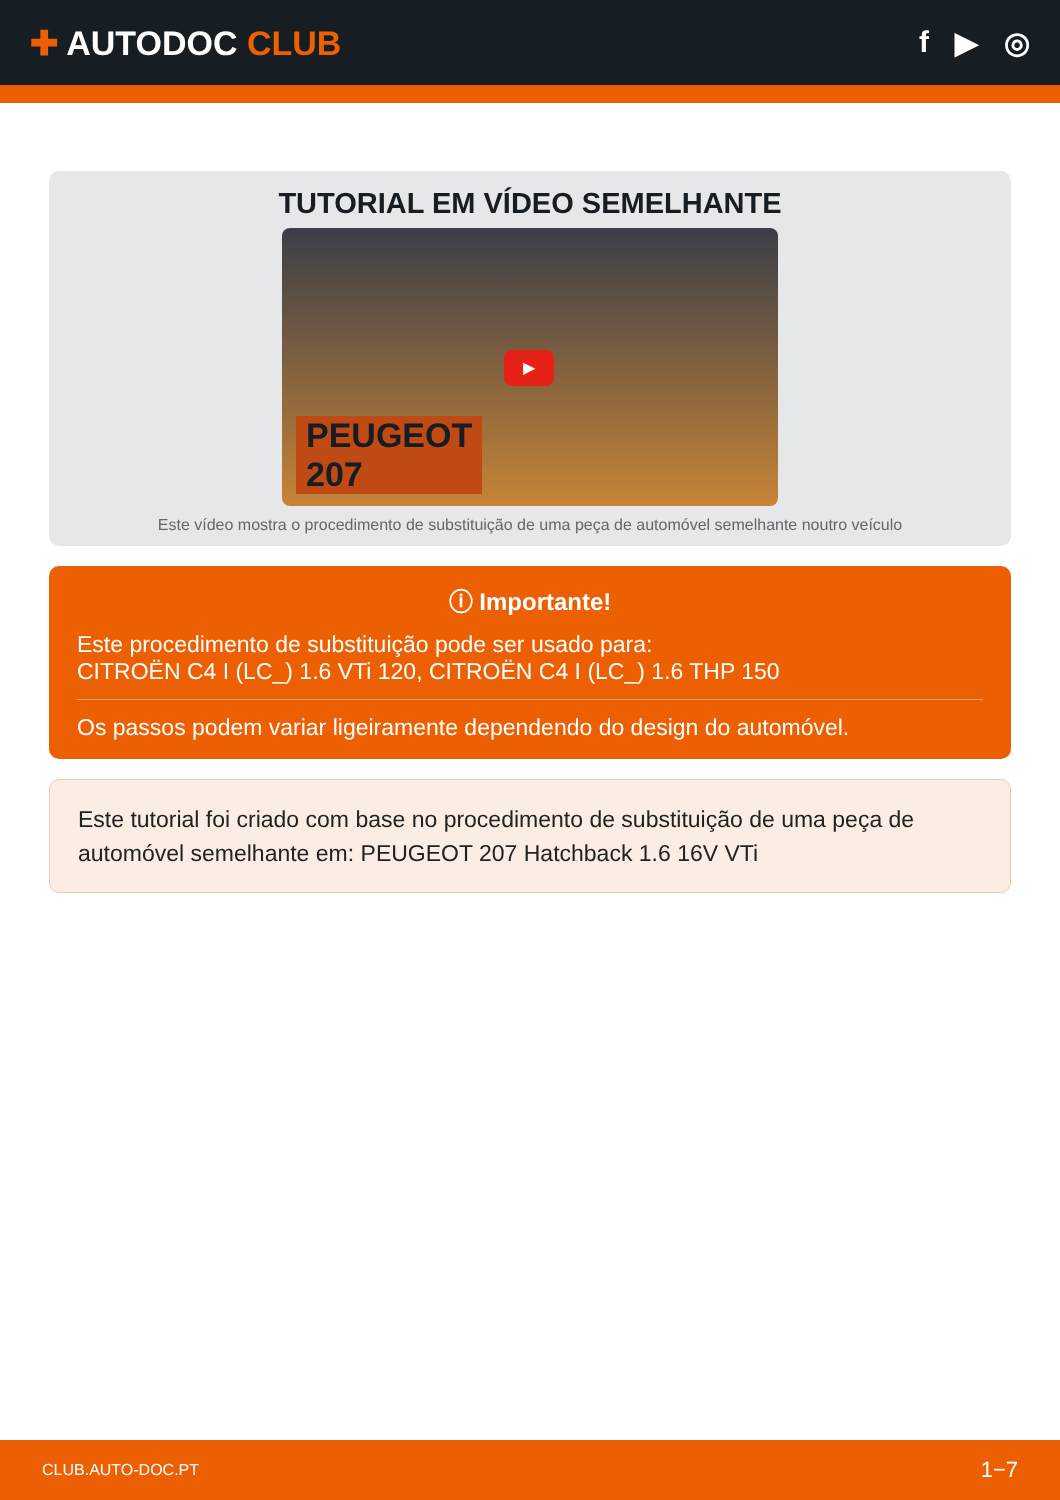✚ AUTODOC CLUB f ▶ ◎
TUTORIAL EM VÍDEO SEMELHANTE
▶
PEUGEOT
207
Este vídeo mostra o procedimento de substituição de uma peça de automóvel semelhante noutro veículo
ⓘ Importante!
Este procedimento de substituição pode ser usado para:
CITROËN C4 I (LC_) 1.6 VTi 120, CITROËN C4 I (LC_) 1.6 THP 150
Os passos podem variar ligeiramente dependendo do design do automóvel.
Este tutorial foi criado com base no procedimento de substituição de uma peça de automóvel semelhante em: PEUGEOT 207 Hatchback 1.6 16V VTi
CLUB.AUTO-DOC.PT 1−7